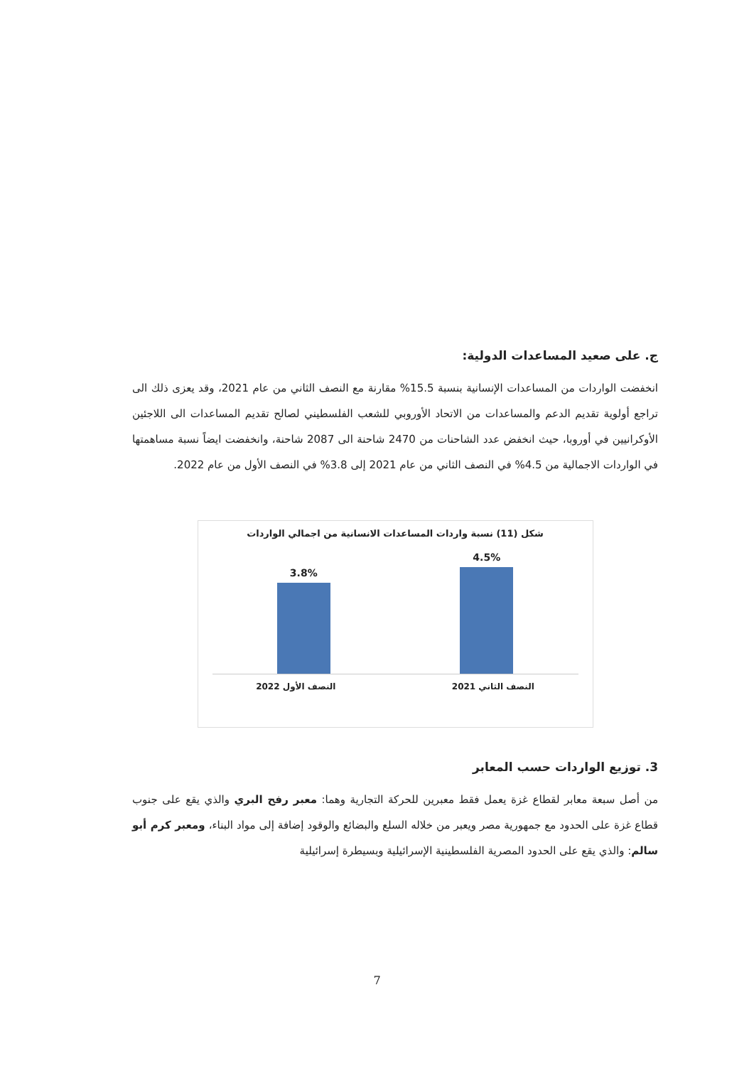ج. على صعيد المساعدات الدولية:
انخفضت الواردات من المساعدات الإنسانية بنسبة 15.5% مقارنة مع النصف الثاني من عام 2021، وقد يعزى ذلك الى تراجع أولوية تقديم الدعم والمساعدات من الاتحاد الأوروبي للشعب الفلسطيني لصالح تقديم المساعدات الى اللاجئين الأوكرانيين في أوروبا، حيث انخفض عدد الشاحنات من 2470 شاحنة الى 2087 شاحنة، وانخفضت ايضاً نسبة مساهمتها في الواردات الاجمالية من 4.5% في النصف الثاني من عام 2021 إلى 3.8% في النصف الأول من عام 2022.
شكل (11) نسبة واردات المساعدات الانسانية من اجمالي الواردات
3.8%
4.5%
النصف الثاني 2021 النصف الأول 2022
3. توزيع الواردات حسب المعابر
من أصل سبعة معابر لقطاع غزة يعمل فقط معبرين للحركة التجارية وهما: معبر رفح البري والذي يقع على جنوب قطاع غزة على الحدود مع جمهورية مصر ويعبر من خلاله السلع والبضائع والوقود إضافة إلى مواد البناء، ومعبر كرم أبو سالم: والذي يقع على الحدود المصرية الفلسطينية الإسرائيلية وبسيطرة إسرائيلية
7